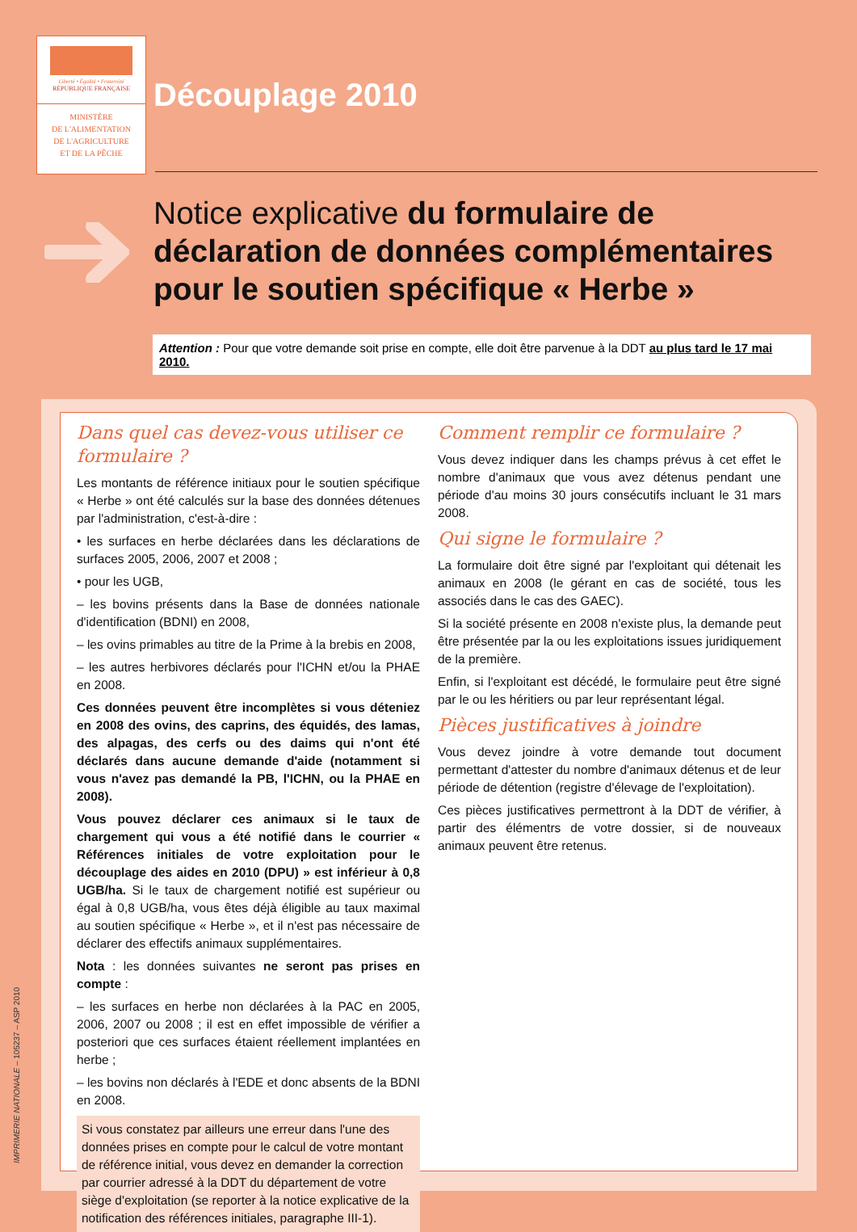Liberté • Égalité • Fraternité
RÉPUBLIQUE FRANÇAISE
MINISTÈRE
DE L'ALIMENTATION
DE L'AGRICULTURE
ET DE LA PÊCHE
Découplage 2010
Notice explicative du formulaire de déclaration de données complémentaires pour le soutien spécifique « Herbe »
Attention : Pour que votre demande soit prise en compte, elle doit être parvenue à la DDT au plus tard le 17 mai 2010.
Dans quel cas devez-vous utiliser ce formulaire ?
Les montants de référence initiaux pour le soutien spécifique « Herbe » ont été calculés sur la base des données détenues par l'administration, c'est-à-dire :
• les surfaces en herbe déclarées dans les déclarations de surfaces 2005, 2006, 2007 et 2008 ;
• pour les UGB,
– les bovins présents dans la Base de données nationale d'identification (BDNI) en 2008,
– les ovins primables au titre de la Prime à la brebis en 2008,
– les autres herbivores déclarés pour l'ICHN et/ou la PHAE en 2008.
Ces données peuvent être incomplètes si vous déteniez en 2008 des ovins, des caprins, des équidés, des lamas, des alpagas, des cerfs ou des daims qui n'ont été déclarés dans aucune demande d'aide (notamment si vous n'avez pas demandé la PB, l'ICHN, ou la PHAE en 2008).
Vous pouvez déclarer ces animaux si le taux de chargement qui vous a été notifié dans le courrier « Références initiales de votre exploitation pour le découplage des aides en 2010 (DPU) » est inférieur à 0,8 UGB/ha. Si le taux de chargement notifié est supérieur ou égal à 0,8 UGB/ha, vous êtes déjà éligible au taux maximal au soutien spécifique « Herbe », et il n'est pas nécessaire de déclarer des effectifs animaux supplémentaires.
Nota : les données suivantes ne seront pas prises en compte :
– les surfaces en herbe non déclarées à la PAC en 2005, 2006, 2007 ou 2008 ; il est en effet impossible de vérifier a posteriori que ces surfaces étaient réellement implantées en herbe ;
– les bovins non déclarés à l'EDE et donc absents de la BDNI en 2008.
Si vous constatez par ailleurs une erreur dans l'une des données prises en compte pour le calcul de votre montant de référence initial, vous devez en demander la correction par courrier adressé à la DDT du département de votre siège d'exploitation (se reporter à la notice explicative de la notification des références initiales, paragraphe III-1).
Comment remplir ce formulaire ?
Vous devez indiquer dans les champs prévus à cet effet le nombre d'animaux que vous avez détenus pendant une période d'au moins 30 jours consécutifs incluant le 31 mars 2008.
Qui signe le formulaire ?
La formulaire doit être signé par l'exploitant qui détenait les animaux en 2008 (le gérant en cas de société, tous les associés dans le cas des GAEC).
Si la société présente en 2008 n'existe plus, la demande peut être présentée par la ou les exploitations issues juridiquement de la première.
Enfin, si l'exploitant est décédé, le formulaire peut être signé par le ou les héritiers ou par leur représentant légal.
Pièces justificatives à joindre
Vous devez joindre à votre demande tout document permettant d'attester du nombre d'animaux détenus et de leur période de détention (registre d'élevage de l'exploitation).
Ces pièces justificatives permettront à la DDT de vérifier, à partir des élémentrs de votre dossier, si de nouveaux animaux peuvent être retenus.
IMPRIMERIE NATIONALE – 105237 – ASP 2010